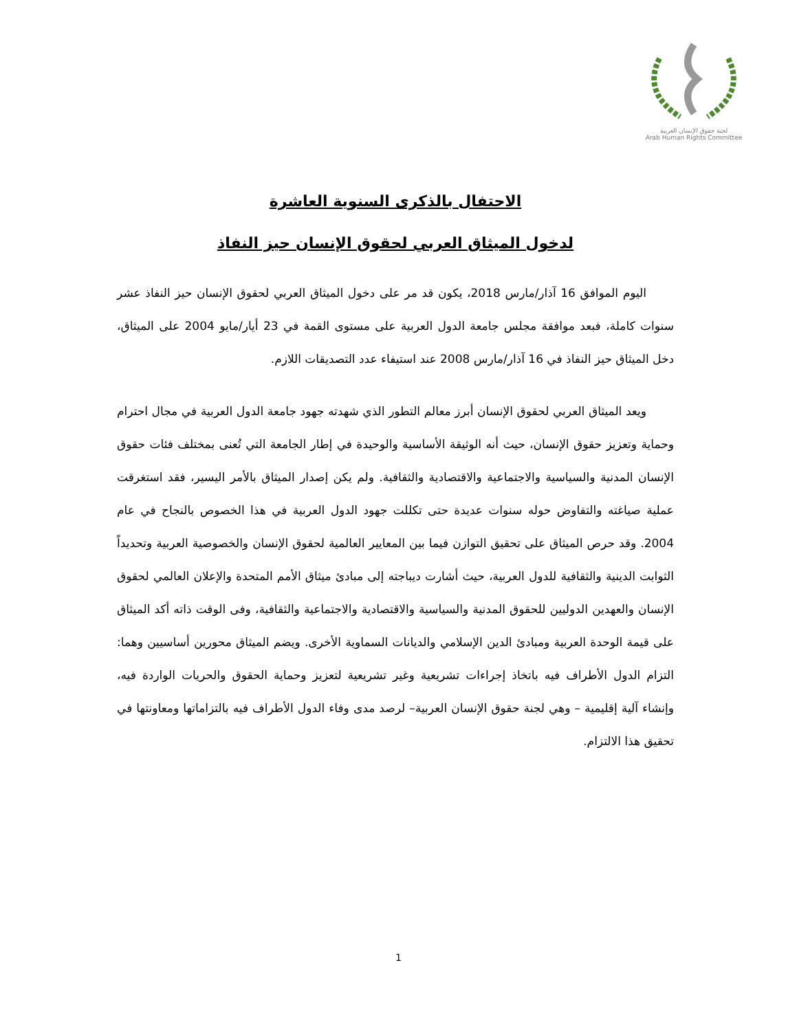لجنة حقوق الإنسان العربية
Arab Human Rights Committee
الاحتفال بالذكرى السنوية العاشرة
لدخول الميثاق العربي لحقوق الإنسان حيز النفاذ
اليوم الموافق 16 آذار/مارس 2018، يكون قد مر على دخول الميثاق العربي لحقوق الإنسان حيز النفاذ عشر سنوات كاملة، فبعد موافقة مجلس جامعة الدول العربية على مستوى القمة في 23 أيار/مايو 2004 على الميثاق، دخل الميثاق حيز النفاذ في 16 آذار/مارس 2008 عند استيفاء عدد التصديقات اللازم.
ويعد الميثاق العربي لحقوق الإنسان أبرز معالم التطور الذي شهدته جهود جامعة الدول العربية في مجال احترام وحماية وتعزيز حقوق الإنسان، حيث أنه الوثيقة الأساسية والوحيدة في إطار الجامعة التي تُعنى بمختلف فئات حقوق الإنسان المدنية والسياسية والاجتماعية والاقتصادية والثقافية. ولم يكن إصدار الميثاق بالأمر اليسير، فقد استغرقت عملية صياغته والتفاوض حوله سنوات عديدة حتى تكللت جهود الدول العربية في هذا الخصوص بالنجاح في عام 2004. وقد حرص الميثاق على تحقيق التوازن فيما بين المعايير العالمية لحقوق الإنسان والخصوصية العربية وتحديداً الثوابت الدينية والثقافية للدول العربية، حيث أشارت ديباجته إلى مبادئ ميثاق الأمم المتحدة والإعلان العالمي لحقوق الإنسان والعهدين الدوليين للحقوق المدنية والسياسية والاقتصادية والاجتماعية والثقافية، وفى الوقت ذاته أكد الميثاق على قيمة الوحدة العربية ومبادئ الدين الإسلامي والديانات السماوية الأخرى. ويضم الميثاق محورين أساسيين وهما: التزام الدول الأطراف فيه باتخاذ إجراءات تشريعية وغير تشريعية لتعزيز وحماية الحقوق والحريات الواردة فيه، وإنشاء آلية إقليمية – وهي لجنة حقوق الإنسان العربية– لرصد مدى وفاء الدول الأطراف فيه بالتزاماتها ومعاونتها في تحقيق هذا الالتزام.
1